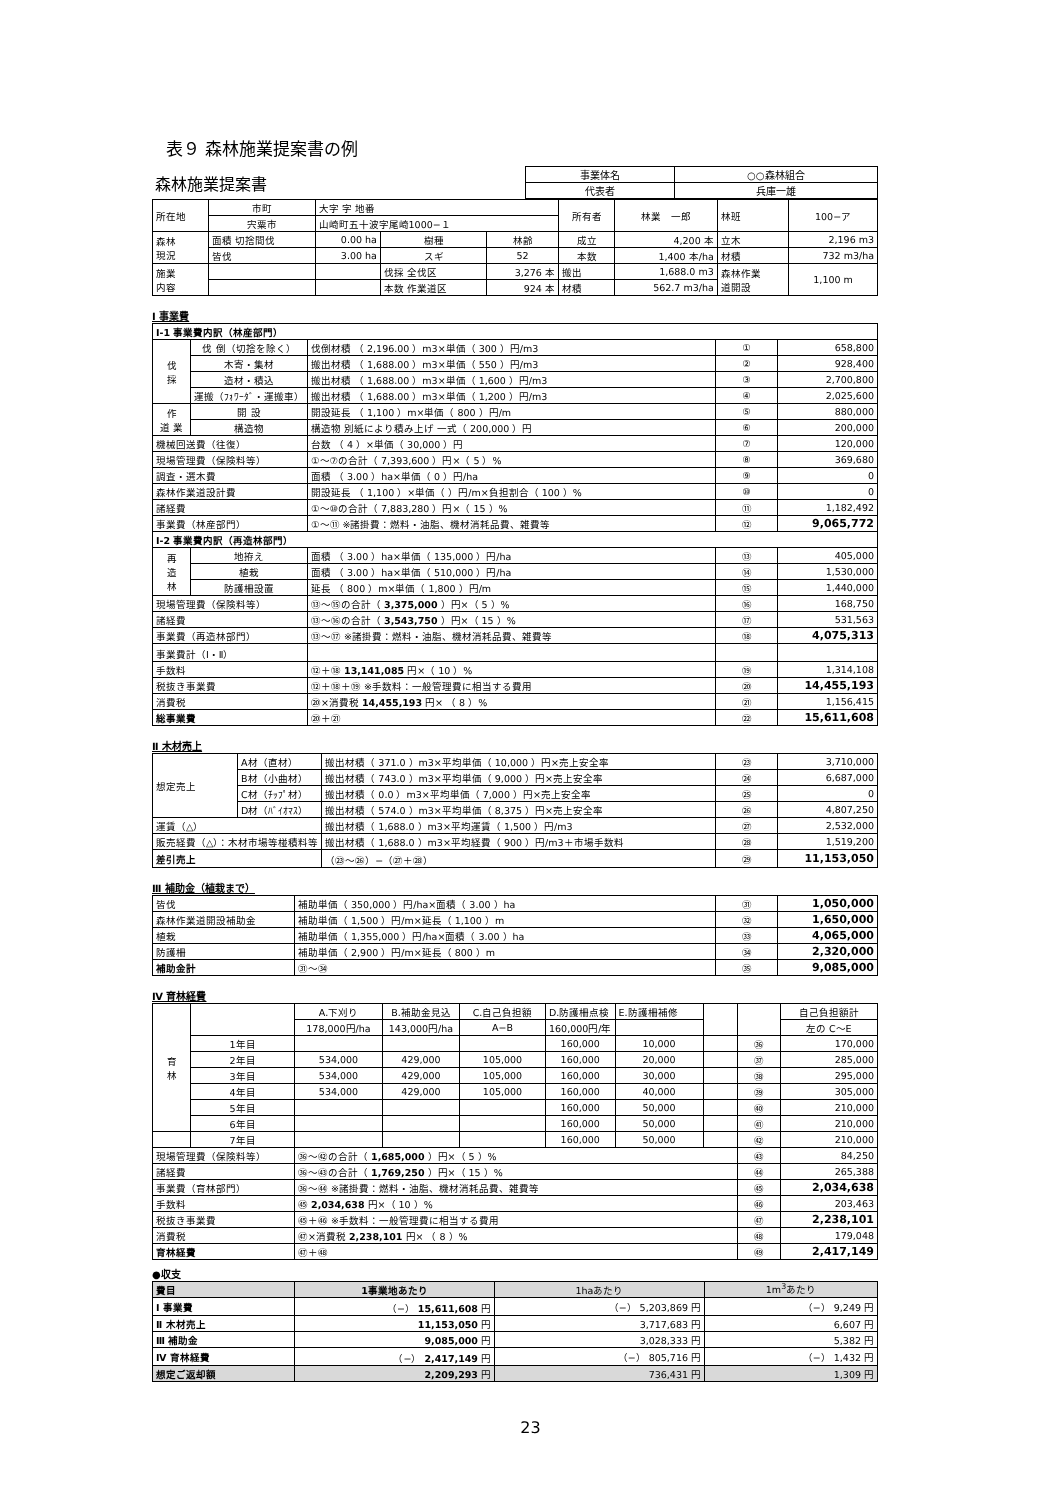表９ 森林施業提案書の例
| 森林施業提案書 | 事業体名 | ○○森林組合 |
| | 代表者 | 兵庫一雄 |
| 所在地 | 市町 | 大字 字 地番 | | | 所有者 | 林業 一郎 | 林班 | 100−ア |
| | 宍粟市 | 山崎町五十波字尾崎1000−１ | | | | | | |
| 森林 現況 | 面積 切捨間伐 | 0.00 ha | 樹種 | 林齢 | 成立 | 4,200 本 | 立木 | 2,196 m3 |
| | 皆伐 | 3.00 ha | スギ | 52 | 本数 | 1,400 本/ha | 材積 | 732 m3/ha |
| 施業 内容 | | | 伐採 全伐区 | 3,276 本 | 搬出 | 1,688.0 m3 | 森林作業 道開設 | 1,100 m |
| | | | 本数 作業道区 | 924 本 | 材積 | 562.7 m3/ha | | |
Ⅰ 事業費
| Ⅰ-1 事業費内訳（林産部門） | | | | |
| 伐 採 | 伐 倒（切捨を除く） | 伐倒材積 （ 2,196.00 ）m3×単価（ 300 ）円/m3 | ① | 658,800 |
| | 木寄・集材 | 搬出材積 （ 1,688.00 ）m3×単価（ 550 ）円/m3 | ② | 928,400 |
| | 造材・積込 | 搬出材積 （ 1,688.00 ）m3×単価（ 1,600 ）円/m3 | ③ | 2,700,800 |
| | 運搬（ﾌｫﾜｰﾀﾞ・運搬車） | 搬出材積 （ 1,688.00 ）m3×単価（ 1,200 ）円/m3 | ④ | 2,025,600 |
| 作 道 業 | 開 設 | 開設延長 （ 1,100 ）m×単価（ 800 ）円/m | ⑤ | 880,000 |
| | 構造物 | 構造物 別紙により積み上げ 一式（ 200,000 ）円 | ⑥ | 200,000 |
| 機械回送費（往復） | | 台数 （ 4 ）×単価（ 30,000 ）円 | ⑦ | 120,000 |
| 現場管理費（保険料等） | | ①〜⑦の合計（ 7,393,600 ）円×（ 5 ）% | ⑧ | 369,680 |
| 調査・選木費 | | 面積 （ 3.00 ）ha×単価（ 0 ）円/ha | ⑨ | 0 |
| 森林作業道設計費 | | 開設延長 （ 1,100 ）×単価（ ）円/m×負担割合（ 100 ）% | ⑩ | 0 |
| 諸経費 | | ①〜⑩の合計（ 7,883,280 ）円×（ 15 ）% | ⑪ | 1,182,492 |
| 事業費（林産部門） | | ①〜⑪ ※諸掛費：燃料・油脂、機材消耗品費、雑費等 | ⑫ | 9,065,772 |
| Ⅰ-2 事業費内訳（再造林部門） | | | | |
| 再 造 林 | 地拵え | 面積 （ 3.00 ）ha×単価（ 135,000 ）円/ha | ⑬ | 405,000 |
| | 植栽 | 面積 （ 3.00 ）ha×単価（ 510,000 ）円/ha | ⑭ | 1,530,000 |
| | 防護柵設置 | 延長 （ 800 ）m×単価（ 1,800 ）円/m | ⑮ | 1,440,000 |
| 現場管理費（保険料等） | | ⑬〜⑮の合計（ 3,375,000 ）円×（ 5 ）% | ⑯ | 168,750 |
| 諸経費 | | ⑬〜⑯の合計（ 3,543,750 ）円×（ 15 ）% | ⑰ | 531,563 |
| 事業費（再造林部門） | | ⑬〜⑰ ※諸掛費：燃料・油脂、機材消耗品費、雑費等 | ⑱ | 4,075,313 |
| 事業費計（Ⅰ・Ⅱ） | | | | |
| 手数料 | | ⑫＋⑱ 13,141,085 円×（ 10 ）% | ⑲ | 1,314,108 |
| 税抜き事業費 | | ⑫＋⑱＋⑲ ※手数料：一般管理費に相当する費用 | ⑳ | 14,455,193 |
| 消費税 | | ⑳×消費税 14,455,193 円× （ 8 ）% | ㉑ | 1,156,415 |
| 総事業費 | | ⑳＋㉑ | ㉒ | 15,611,608 |
Ⅱ 木材売上
| 想定売上 | A材（直材） | 搬出材積（ 371.0 ）m3×平均単価（ 10,000 ）円×売上安全率 | ㉓ | 3,710,000 |
| | B材（小曲材） | 搬出材積（ 743.0 ）m3×平均単価（ 9,000 ）円×売上安全率 | ㉔ | 6,687,000 |
| | C材（ﾁｯﾌﾟ材） | 搬出材積（ 0.0 ）m3×平均単価（ 7,000 ）円×売上安全率 | ㉕ | 0 |
| | D材（ﾊﾞｲｵﾏｽ） | 搬出材積（ 574.0 ）m3×平均単価（ 8,375 ）円×売上安全率 | ㉖ | 4,807,250 |
| 運賃（△） | | 搬出材積（ 1,688.0 ）m3×平均運賃（ 1,500 ）円/m3 | ㉗ | 2,532,000 |
| 販売経費（△）：木材市場等椪積料等 | | 搬出材積（ 1,688.0 ）m3×平均経費（ 900 ）円/m3＋市場手数料 | ㉘ | 1,519,200 |
| 差引売上 | | （㉓〜㉖）−（㉗＋㉘） | ㉙ | 11,153,050 |
Ⅲ 補助金（植栽まで）
| 皆伐 | 補助単価（ 350,000 ）円/ha×面積（ 3.00 ）ha | ㉛ | 1,050,000 |
| 森林作業道開設補助金 | 補助単価（ 1,500 ）円/m×延長（ 1,100 ）m | ㉜ | 1,650,000 |
| 植栽 | 補助単価（ 1,355,000 ）円/ha×面積（ 3.00 ）ha | ㉝ | 4,065,000 |
| 防護柵 | 補助単価（ 2,900 ）円/m×延長（ 800 ）m | ㉞ | 2,320,000 |
| 補助金計 | ㉛〜㉞ | ㉟ | 9,085,000 |
Ⅳ 育林経費
| 育 林 | | A.下刈り | B.補助金見込 | C.自己負担額 | D.防護柵点検 | E.防護柵補修 | | | 自己負担額計 |
| | | 178,000円/ha | 143,000円/ha | A−B | 160,000円/年 | | | | 左の C〜E |
| | 1年目 | | | | 160,000 | 10,000 | | ㊱ | 170,000 |
| | 2年目 | 534,000 | 429,000 | 105,000 | 160,000 | 20,000 | | ㊲ | 285,000 |
| | 3年目 | 534,000 | 429,000 | 105,000 | 160,000 | 30,000 | | ㊳ | 295,000 |
| | 4年目 | 534,000 | 429,000 | 105,000 | 160,000 | 40,000 | | ㊴ | 305,000 |
| | 5年目 | | | | 160,000 | 50,000 | | ㊵ | 210,000 |
| | 6年目 | | | | 160,000 | 50,000 | | ㊶ | 210,000 |
| | 7年目 | | | | 160,000 | 50,000 | | ㊷ | 210,000 |
| 現場管理費（保険料等） | | ㊱〜㊷の合計（ 1,685,000 ）円×（ 5 ）% | | | | | | ㊸ | 84,250 |
| 諸経費 | | ㊱〜㊸の合計（ 1,769,250 ）円×（ 15 ）% | | | | | | ㊹ | 265,388 |
| 事業費（育林部門） | | ㊱〜㊹ ※諸掛費：燃料・油脂、機材消耗品費、雑費等 | | | | | | ㊺ | 2,034,638 |
| 手数料 | | ㊺ 2,034,638 円×（ 10 ）% | | | | | | ㊻ | 203,463 |
| 税抜き事業費 | | ㊺＋㊻ ※手数料：一般管理費に相当する費用 | | | | | | ㊼ | 2,238,101 |
| 消費税 | | ㊼×消費税 2,238,101 円× （ 8 ）% | | | | | | ㊽ | 179,048 |
| 育林経費 | | ㊼＋㊽ | | | | | | ㊾ | 2,417,149 |
●収支
| 費目 | 1事業地あたり | 1haあたり | 1m<sup>3</sup>あたり |
| --- | --- | --- | --- |
| Ⅰ 事業費 | （−） 15,611,608 円 | （−） 5,203,869 円 | （−） 9,249 円 |
| Ⅱ 木材売上 | 11,153,050 円 | 3,717,683 円 | 6,607 円 |
| Ⅲ 補助金 | 9,085,000 円 | 3,028,333 円 | 5,382 円 |
| Ⅳ 育林経費 | （−） 2,417,149 円 | （−） 805,716 円 | （−） 1,432 円 |
| 想定ご返却額 | 2,209,293 円 | 736,431 円 | 1,309 円 |
23